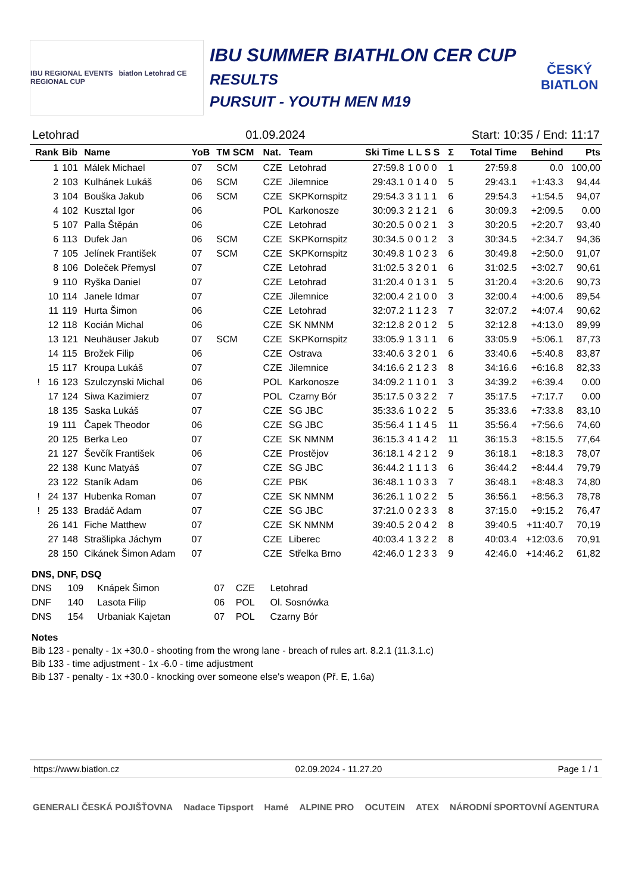IBU REGIONAL EVENTS biatlon Letohrad CE REGIONAL CUP
IBU SUMMER BIATHLON CER CUP
RESULTS
PURSUIT - YOUTH MEN M19
ČESKÝ BIATLON
Letohrad 01.09.2024 Start: 10:35 / End: 11:17
| Rank | Bib | Name | YoB | TM SCM | Nat. | Team | Ski Time | L L S S | Σ | Total Time | Behind | Pts |
| --- | --- | --- | --- | --- | --- | --- | --- | --- | --- | --- | --- | --- |
| 1 | 101 | Málek Michael | 07 | SCM | CZE | Letohrad | 27:59.8 | 1 0 0 0 | 1 | 27:59.8 | 0.0 | 100,00 |
| 2 | 103 | Kulhánek Lukáš | 06 | SCM | CZE | Jilemnice | 29:43.1 | 0 1 4 0 | 5 | 29:43.1 | +1:43.3 | 94,44 |
| 3 | 104 | Bouška Jakub | 06 | SCM | CZE | SKPKornspitz | 29:54.3 | 3 1 1 1 | 6 | 29:54.3 | +1:54.5 | 94,07 |
| 4 | 102 | Kusztal Igor | 06 | | POL | Karkonosze | 30:09.3 | 2 1 2 1 | 6 | 30:09.3 | +2:09.5 | 0.00 |
| 5 | 107 | Palla Štěpán | 06 | | CZE | Letohrad | 30:20.5 | 0 0 2 1 | 3 | 30:20.5 | +2:20.7 | 93,40 |
| 6 | 113 | Dufek Jan | 06 | SCM | CZE | SKPKornspitz | 30:34.5 | 0 0 1 2 | 3 | 30:34.5 | +2:34.7 | 94,36 |
| 7 | 105 | Jelínek František | 07 | SCM | CZE | SKPKornspitz | 30:49.8 | 1 0 2 3 | 6 | 30:49.8 | +2:50.0 | 91,07 |
| 8 | 106 | Doleček Přemysl | 07 | | CZE | Letohrad | 31:02.5 | 3 2 0 1 | 6 | 31:02.5 | +3:02.7 | 90,61 |
| 9 | 110 | Ryška Daniel | 07 | | CZE | Letohrad | 31:20.4 | 0 1 3 1 | 5 | 31:20.4 | +3:20.6 | 90,73 |
| 10 | 114 | Janele Idmar | 07 | | CZE | Jilemnice | 32:00.4 | 2 1 0 0 | 3 | 32:00.4 | +4:00.6 | 89,54 |
| 11 | 119 | Hurta Šimon | 06 | | CZE | Letohrad | 32:07.2 | 1 1 2 3 | 7 | 32:07.2 | +4:07.4 | 90,62 |
| 12 | 118 | Kocián Michal | 06 | | CZE | SK NMNM | 32:12.8 | 2 0 1 2 | 5 | 32:12.8 | +4:13.0 | 89,99 |
| 13 | 121 | Neuhäuser Jakub | 07 | SCM | CZE | SKPKornspitz | 33:05.9 | 1 3 1 1 | 6 | 33:05.9 | +5:06.1 | 87,73 |
| 14 | 115 | Brožek Filip | 06 | | CZE | Ostrava | 33:40.6 | 3 2 0 1 | 6 | 33:40.6 | +5:40.8 | 83,87 |
| 15 | 117 | Kroupa Lukáš | 07 | | CZE | Jilemnice | 34:16.6 | 2 1 2 3 | 8 | 34:16.6 | +6:16.8 | 82,33 |
| ! 16 | 123 | Szulczynski Michal | 06 | | POL | Karkonosze | 34:09.2 | 1 1 0 1 | 3 | 34:39.2 | +6:39.4 | 0.00 |
| 17 | 124 | Siwa Kazimierz | 07 | | POL | Czarny Bór | 35:17.5 | 0 3 2 2 | 7 | 35:17.5 | +7:17.7 | 0.00 |
| 18 | 135 | Saska Lukáš | 07 | | CZE | SG JBC | 35:33.6 | 1 0 2 2 | 5 | 35:33.6 | +7:33.8 | 83,10 |
| 19 | 111 | Čapek Theodor | 06 | | CZE | SG JBC | 35:56.4 | 1 1 4 5 | 11 | 35:56.4 | +7:56.6 | 74,60 |
| 20 | 125 | Berka Leo | 07 | | CZE | SK NMNM | 36:15.3 | 4 1 4 2 | 11 | 36:15.3 | +8:15.5 | 77,64 |
| 21 | 127 | Ševčík František | 06 | | CZE | Prostějov | 36:18.1 | 4 2 1 2 | 9 | 36:18.1 | +8:18.3 | 78,07 |
| 22 | 138 | Kunc Matyáš | 07 | | CZE | SG JBC | 36:44.2 | 1 1 1 3 | 6 | 36:44.2 | +8:44.4 | 79,79 |
| 23 | 122 | Staník Adam | 06 | | CZE | PBK | 36:48.1 | 1 0 3 3 | 7 | 36:48.1 | +8:48.3 | 74,80 |
| ! 24 | 137 | Hubenka Roman | 07 | | CZE | SK NMNM | 36:26.1 | 1 0 2 2 | 5 | 36:56.1 | +8:56.3 | 78,78 |
| ! 25 | 133 | Bradáč Adam | 07 | | CZE | SG JBC | 37:21.0 | 0 2 3 3 | 8 | 37:15.0 | +9:15.2 | 76,47 |
| 26 | 141 | Fiche Matthew | 07 | | CZE | SK NMNM | 39:40.5 | 2 0 4 2 | 8 | 39:40.5 | +11:40.7 | 70,19 |
| 27 | 148 | Strašlipka Jáchym | 07 | | CZE | Liberec | 40:03.4 | 1 3 2 2 | 8 | 40:03.4 | +12:03.6 | 70,91 |
| 28 | 150 | Cikánek Šimon Adam | 07 | | CZE | Střelka Brno | 42:46.0 | 1 2 3 3 | 9 | 42:46.0 | +14:46.2 | 61,82 |
DNS, DNF, DSQ
| DNS | 109 | Knápek Šimon | 07 | CZE | Letohrad |
| DNF | 140 | Lasota Filip | 06 | POL | Ol. Sosnówka |
| DNS | 154 | Urbaniak Kajetan | 07 | POL | Czarny Bór |
Notes
Bib 123 - penalty - 1x +30.0 - shooting from the wrong lane - breach of rules art. 8.2.1 (11.3.1.c)
Bib 133 - time adjustment - 1x -6.0 - time adjustment
Bib 137 - penalty - 1x +30.0 - knocking over someone else's weapon (Př. E, 1.6a)
https://www.biatlon.cz 02.09.2024 - 11.27.20 Page 1 / 1
GENERALI ČESKÁ POJIŠŤOVNA Nadace Tipsport Hamé ALPINE PRO OCUTEIN ATEX NÁRODNÍ SPORTOVNÍ AGENTURA